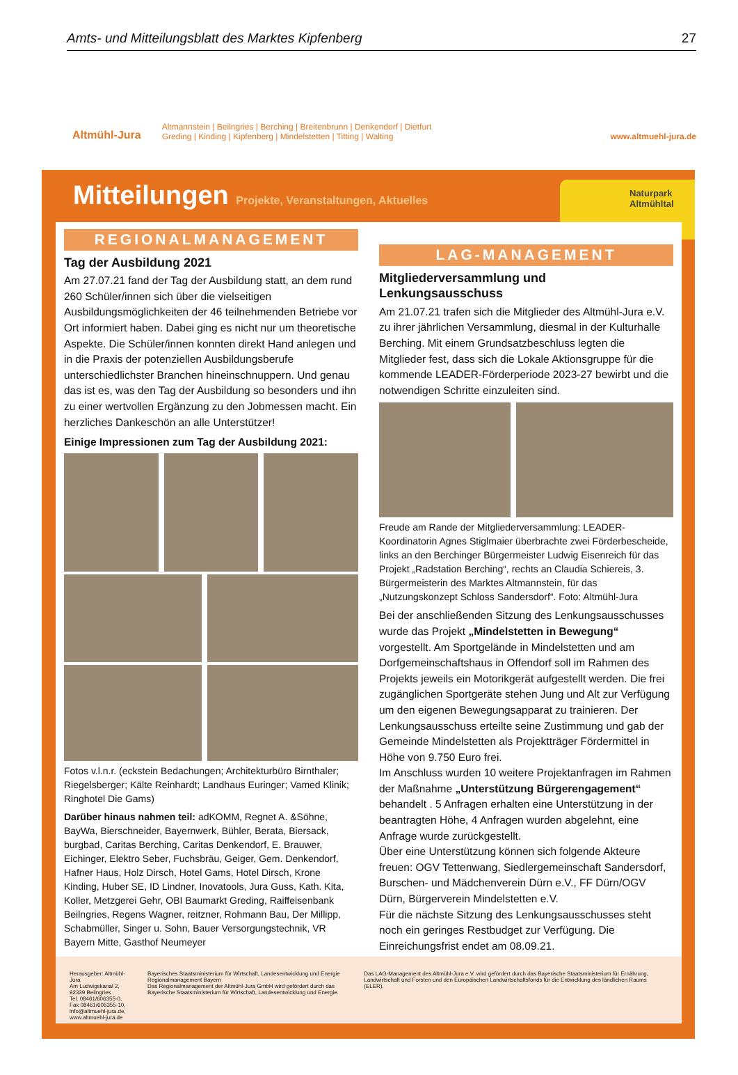Amts- und Mitteilungsblatt des Marktes Kipfenberg 27
Altmühl-Jura
Altmannstein | Beilngries | Berching | Breitenbrunn | Denkendorf | Dietfurt
Greding | Kinding | Kipfenberg | Mindelstetten | Titting | Walting
www.altmuehl-jura.de
Mitteilungen Projekte, Veranstaltungen, Aktuelles
Naturpark
Altmühltal
REGIONALMANAGEMENT
Tag der Ausbildung 2021
Am 27.07.21 fand der Tag der Ausbildung statt, an dem rund 260 Schüler/innen sich über die vielseitigen Ausbildungsmöglichkeiten der 46 teilnehmenden Betriebe vor Ort informiert haben. Dabei ging es nicht nur um theoretische Aspekte. Die Schüler/innen konnten direkt Hand anlegen und in die Praxis der potenziellen Ausbildungsberufe unterschiedlichster Branchen hineinschnuppern. Und genau das ist es, was den Tag der Ausbildung so besonders und ihn zu einer wertvollen Ergänzung zu den Jobmessen macht. Ein herzliches Dankeschön an alle Unterstützer!
Einige Impressionen zum Tag der Ausbildung 2021:
Fotos v.l.n.r. (eckstein Bedachungen; Architekturbüro Birnthaler; Riegelsberger; Kälte Reinhardt; Landhaus Euringer; Vamed Klinik; Ringhotel Die Gams)
Darüber hinaus nahmen teil: adKOMM, Regnet A. &Söhne, BayWa, Bierschneider, Bayernwerk, Bühler, Berata, Biersack, burgbad, Caritas Berching, Caritas Denkendorf, E. Brauwer, Eichinger, Elektro Seber, Fuchsbräu, Geiger, Gem. Denkendorf, Hafner Haus, Holz Dirsch, Hotel Gams, Hotel Dirsch, Krone Kinding, Huber SE, ID Lindner, Inovatools, Jura Guss, Kath. Kita, Koller, Metzgerei Gehr, OBI Baumarkt Greding, Raiffeisenbank Beilngries, Regens Wagner, reitzner, Rohmann Bau, Der Millipp, Schabmüller, Singer u. Sohn, Bauer Versorgungstechnik, VR Bayern Mitte, Gasthof Neumeyer
LAG-MANAGEMENT
Mitgliederversammlung und Lenkungsausschuss
Am 21.07.21 trafen sich die Mitglieder des Altmühl-Jura e.V. zu ihrer jährlichen Versammlung, diesmal in der Kulturhalle Berching. Mit einem Grundsatzbeschluss legten die Mitglieder fest, dass sich die Lokale Aktionsgruppe für die kommende LEADER-Förderperiode 2023-27 bewirbt und die notwendigen Schritte einzuleiten sind.
Freude am Rande der Mitgliederversammlung: LEADER-Koordinatorin Agnes Stiglmaier überbrachte zwei Förderbescheide, links an den Berchinger Bürgermeister Ludwig Eisenreich für das Projekt „Radstation Berching“, rechts an Claudia Schiereis, 3. Bürgermeisterin des Marktes Altmannstein, für das „Nutzungskonzept Schloss Sandersdorf“. Foto: Altmühl-Jura
Bei der anschließenden Sitzung des Lenkungsausschusses wurde das Projekt „Mindelstetten in Bewegung“ vorgestellt. Am Sportgelände in Mindelstetten und am Dorfgemeinschaftshaus in Offendorf soll im Rahmen des Projekts jeweils ein Motorikgerät aufgestellt werden. Die frei zugänglichen Sportgeräte stehen Jung und Alt zur Verfügung um den eigenen Bewegungsapparat zu trainieren. Der Lenkungsausschuss erteilte seine Zustimmung und gab der Gemeinde Mindelstetten als Projektträger Fördermittel in Höhe von 9.750 Euro frei.
Im Anschluss wurden 10 weitere Projektanfragen im Rahmen der Maßnahme „Unterstützung Bürgerengagement“ behandelt . 5 Anfragen erhalten eine Unterstützung in der beantragten Höhe, 4 Anfragen wurden abgelehnt, eine Anfrage wurde zurückgestellt.
Über eine Unterstützung können sich folgende Akteure freuen: OGV Tettenwang, Siedlergemeinschaft Sandersdorf, Burschen- und Mädchenverein Dürn e.V., FF Dürn/OGV Dürn, Bürgerverein Mindelstetten e.V.
Für die nächste Sitzung des Lenkungsausschusses steht noch ein geringes Restbudget zur Verfügung. Die Einreichungsfrist endet am 08.09.21.
Herausgeber: Altmühl-Jura
Am Ludwigskanal 2, 92339 Beilngries
Tel. 08461/606355-0, Fax 08461/606355-10,
info@altmuehl-jura.de, www.altmuehl-jura.de
Bayerisches Staatsministerium für Wirtschaft, Landesentwicklung und Energie Regionalmanagement Bayern
Das Regionalmanagement der Altmühl-Jura GmbH wird gefördert durch das Bayerische Staatsministerium für Wirtschaft, Landesentwicklung und Energie.
Das LAG-Management des Altmühl-Jura e.V. wird gefördert durch das Bayerische Staatsministerium für Ernährung, Landwirtschaft und Forsten und den Europäischen Landwirtschaftsfonds für die Entwicklung des ländlichen Raums (ELER).